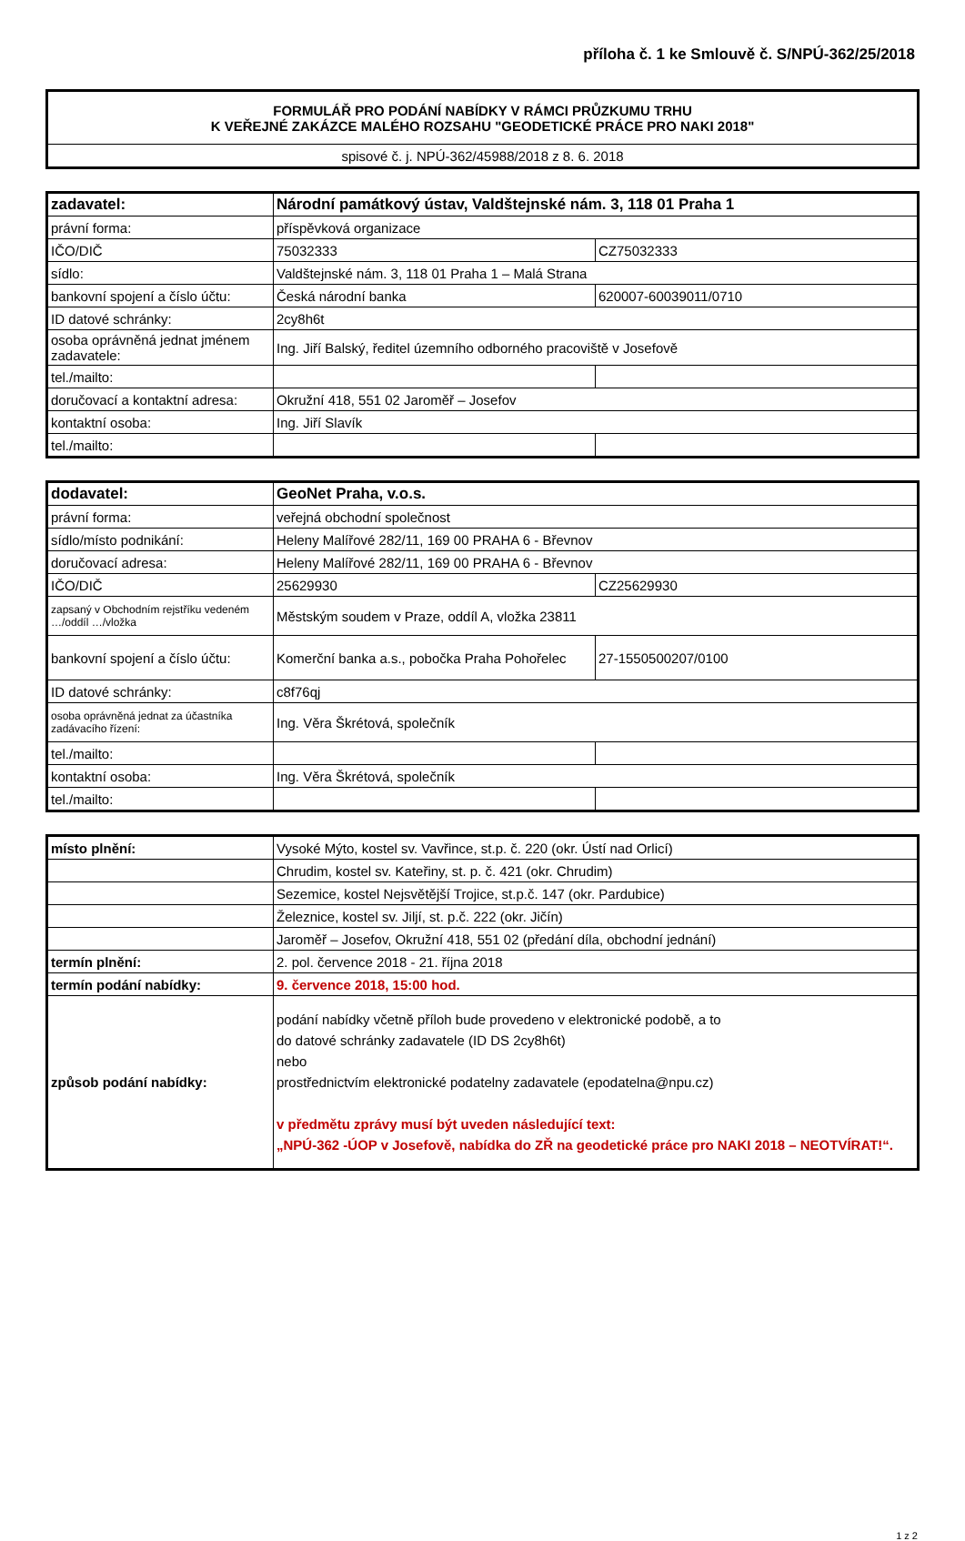příloha č. 1 ke Smlouvě č. S/NPÚ-362/25/2018
| FORMULÁŘ PRO PODÁNÍ NABÍDKY V RÁMCI PRŮZKUMU TRHU K VEŘEJNÉ ZAKÁZCE MALÉHO ROZSAHU "GEODETICKÉ PRÁCE PRO NAKI 2018" |
| spisové č. j. NPÚ-362/45988/2018 z 8. 6. 2018 |
| zadavatel: | Národní památkový ústav, Valdštejnské nám. 3, 118 01 Praha 1 | |
| právní forma: | příspěvková organizace | |
| IČO/DIČ | 75032333 | CZ75032333 |
| sídlo: | Valdštejnské nám. 3, 118 01 Praha 1 – Malá Strana | |
| bankovní spojení a číslo účtu: | Česká národní banka | 620007-60039011/0710 |
| ID datové schránky: | 2cy8h6t | |
| osoba oprávněná jednat jménem zadavatele: | Ing. Jiří Balský, ředitel územního odborného pracoviště v Josefově | |
| tel./mailto: | | |
| doručovací a kontaktní adresa: | Okružní 418, 551 02 Jaroměř – Josefov | |
| kontaktní osoba: | Ing. Jiří Slavík | |
| tel./mailto: | | |
| dodavatel: | GeoNet Praha, v.o.s. | |
| právní forma: | veřejná obchodní společnost | |
| sídlo/místo podnikání: | Heleny Malířové 282/11, 169 00 PRAHA 6 - Břevnov | |
| doručovací adresa: | Heleny Malířové 282/11, 169 00 PRAHA 6 - Břevnov | |
| IČO/DIČ | 25629930 | CZ25629930 |
| zapsaný v Obchodním rejstříku vedeném …/oddíl …/vložka | Městským soudem v Praze, oddíl A, vložka 23811 | |
| bankovní spojení a číslo účtu: | Komerční banka a.s., pobočka Praha Pohořelec | 27-1550500207/0100 |
| ID datové schránky: | c8f76qj | |
| osoba oprávněná jednat za účastníka zadávacího řízení: | Ing. Věra Škrétová, společník | |
| tel./mailto: | | |
| kontaktní osoba: | Ing. Věra Škrétová, společník | |
| tel./mailto: | | |
| místo plnění: | Vysoké Mýto, kostel sv. Vavřince, st.p. č. 220 (okr. Ústí nad Orlicí) |
| | Chrudim, kostel sv. Kateřiny, st. p. č. 421 (okr. Chrudim) |
| | Sezemice, kostel Nejsvětější Trojice, st.p.č. 147 (okr. Pardubice) |
| | Železnice, kostel sv. Jiljí, st. p.č. 222 (okr. Jičín) |
| | Jaroměř – Josefov, Okružní 418, 551 02 (předání díla, obchodní jednání) |
| termín plnění: | 2. pol. července 2018 - 21. října 2018 |
| termín podání nabídky: | 9. července 2018, 15:00 hod. |
| způsob podání nabídky: | podání nabídky včetně příloh bude provedeno v elektronické podobě, a to do datové schránky zadavatele (ID DS 2cy8h6t) nebo prostřednictvím elektronické podatelny zadavatele (epodatelna@npu.cz) v předmětu zprávy musí být uveden následující text: „NPÚ-362 -ÚOP v Josefově, nabídka do ZŘ na geodetické práce pro NAKI 2018 – NEOTVÍRAT!“. |
1 z 2